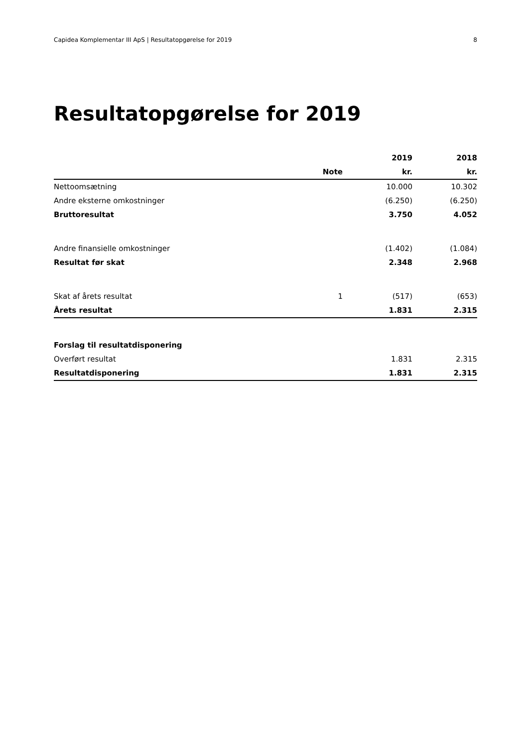Capidea Komplementar III ApS | Resultatopgørelse for 2019 8
Resultatopgørelse for 2019
| | | 2019 | 2018 |
| --- | --- | --- | --- |
| | Note | kr. | kr. |
| Nettoomsætning | | 10.000 | 10.302 |
| Andre eksterne omkostninger | | (6.250) | (6.250) |
| Bruttoresultat | | 3.750 | 4.052 |
| Andre finansielle omkostninger | | (1.402) | (1.084) |
| Resultat før skat | | 2.348 | 2.968 |
| Skat af årets resultat | 1 | (517) | (653) |
| Årets resultat | | 1.831 | 2.315 |
| Forslag til resultatdisponering | | | |
| Overført resultat | | 1.831 | 2.315 |
| Resultatdisponering | | 1.831 | 2.315 |